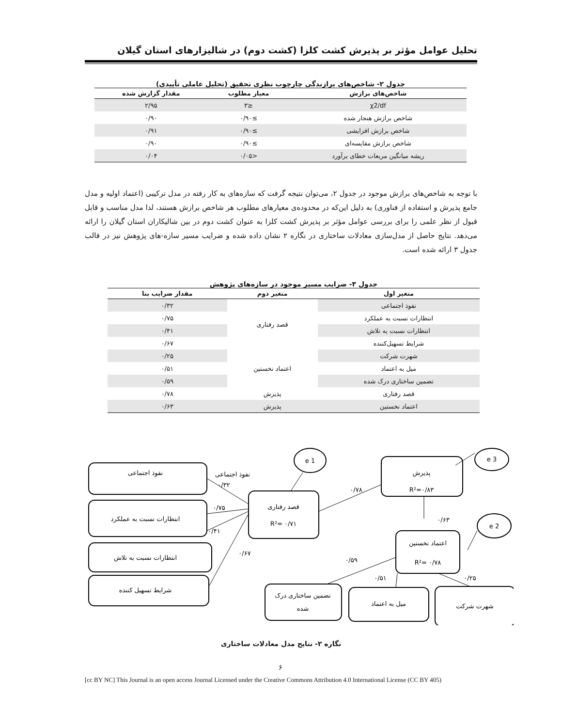تحلیل عوامل مؤثر بر پذیرش کشت کلزا (کشت دوم) در شالیزارهای استان گیلان
جدول ۲- شاخص‌های برازندگی چارچوب نظری تحقیق (تحلیل عاملی تأییدی)
| شاخص‌های برازش | معیار مطلوب | مقدار گزارش شده |
| --- | --- | --- |
| χ2/df | ≤۳ | ۲/۹۵ |
| شاخص برازش هنجار شده | ≥۰/۹۰ | ۰/۹۰ |
| شاخص برازش افزایشی | ≥۰/۹۰ | ۰/۹۱ |
| شاخص برازش مقایسه‌ای | ≥۰/۹۰ | ۰/۹۰ |
| ریشه میانگین مربعات خطای برآورد | <۰/۰۵ | ۰/۰۴ |
با توجه به شاخص‌های برازش موجود در جدول ۲، می‌توان نتیجه گرفت که سازه‌های به کار رفته در مدل ترکیبی (اعتماد اولیه و مدل جامع پذیرش و استفاده از فناوری) به دلیل این‌که در محدوده‌ی معیارهای مطلوب هر شاخص برازش هستند، لذا مدل مناسب و قابل قبول از نظر علمی را برای بررسی عوامل مؤثر بر پذیرش کشت کلزا به عنوان کشت دوم در بین شالیکاران استان گیلان را ارائه می‌دهد. نتایج حاصل از مدل‌سازی معادلات ساختاری در نگاره ۲ نشان داده شده و ضرایب مسیر سازه-های پژوهش نیز در قالب جدول ۳ ارائه شده است.
جدول ۳- ضرایب مسیر موجود در سازه‌های پژوهش
| متغیر اول | متغیر دوم | مقدار ضرایب بتا |
| --- | --- | --- |
| نفوذ اجتماعی | قصد رفتاری | ۰/۳۲ |
| انتظارات نسبت به عملکرد | | ۰/۷۵ |
| انتظارات نسبت به تلاش | | ۰/۴۱ |
| شرایط تسهیل‌کننده | | ۰/۶۷ |
| شهرت شرکت | اعتماد نخستین | ۰/۲۵ |
| میل به اعتماد | | ۰/۵۱ |
| تضمین ساختاری درک شده | | ۰/۵۹ |
| قصد رفتاری | پذیرش | ۰/۷۸ |
| اعتماد نخستین | پذیرش | ۰/۶۳ |
نفوذ اجتماعی
نفوذ اجتماعی
انتظارات نسبت به عملکرد
انتظارات نسبت به تلاش
شرایط تسهیل کننده
قصد رفتاری
R²= ۰/۷۱
پذیرش
R²=۰/۸۳
اعتماد نخستین
R²= ۰/۷۸
تضمین ساختاری درک
شده
میل به اعتماد
شهرت شرکت
e 1
e 3
e 2
۰/۳۲
۰/۷۵
۰/۴۱
۰/۶۷
۰/۷۸
۰/۶۳
۰/۵۹
۰/۵۱
۰/۲۵
نگاره ۲- نتایج مدل معادلات ساختاری
۶
[cc BY NC] This Journal is an open access Journal Licensed under the Creative Commons Attribution 4.0 International License (CC BY 405)